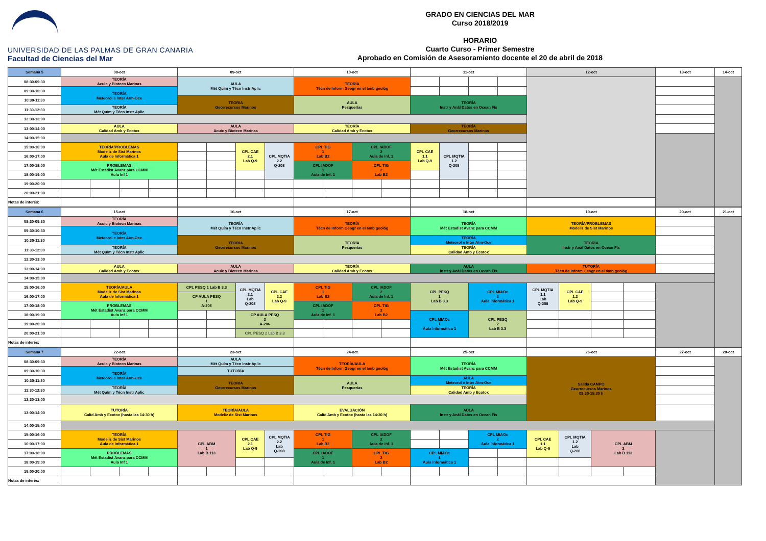UNIVERSIDAD DE LAS PALMAS DE GRAN CANARIA
Facultad de Ciencias del Mar
GRADO EN CIENCIAS DEL MAR
Curso 2018/2019
HORARIO
Cuarto Curso - Primer Semestre
Aprobado en Comisión de Asesoramiento docente el 20 de abril de 2018
| Semana 5 | 08-oct | | | | 09-oct | | | | 10-oct | | | | 11-oct | | | | 12-oct | 13-oct | 14-oct |
| 08:30-09:30 | TEORÍA Acuic y Biotecn Marinas | | | | AULA Mét Quím y Técn Instr Aplic | | | | TEORÍA Técn de Inform Geogr en el ámb geológ | | | | | | | | | | |
| 09:30-10:30 | TEORÍA Meteorol e Inter Atm-Oce | | | | | | | | | | | | | | | | | | |
| 10:30-11:30 | | | | | TEORIA Georrecursos Marinos | | | | AULA Pesquerías | | | | TEORÍA Instr y Anál Datos en Ocean Fís | | | | | | |
| 11:30-12:30 | TEORÍA Mét Quím y Técn Instr Aplic | | | | | | | | | | | | | | | | | | |
| 12:30-13:00 | | | | | | | | | | | | | | | | | | | |
| 13:00-14:00 | AULA Calidad Amb y Ecotox | | | | AULA Acuic y Biotecn Marinas | | | | TEORÍA Calidad Amb y Ecotox | | | | TEORÍA Georrecursos Marinos | | | | | | |
| 14:00-15:00 | | | | | | | | | | | | | | | | | | | |
| 15:00-16:00 | TEORÍA/PROBLEMAS Modeliz de Sist Marinos Aula de Informática 1 | | | | | | CPL CAE 2.1 Lab Q-9 | CPL MQTIA 2.2 Q-208 | CPL TIG 1 Lab B2 | | CPL IADOF 2 Aula de Inf. 1 | | CPL CAE 1.1 Lab Q-9 | CPL MQTIA 1.2 Q-208 | | | | | |
| 16:00-17:00 | | | | | | | | | | | | | | | | | | | |
| 17:00-18:00 | PROBLEMAS Mét Estadist Avanz para CCMM Aula Inf 1 | | | | | | | | CPL IADOF 1 Aula de Inf. 1 | | CPL TIG 2 Lab B2 | | | | | | | | |
| 18:00-19:00 | | | | | | | | | | | | | | | | | | | |
| 19:00-20:00 | | | | | | | | | | | | | | | | | | | |
| 20:00-21:00 | | | | | | | | | | | | | | | | | | | |
| Notas de interés: | | | | | | | | | | | | | | | | | | | |
| Semana 6 | 15-oct | | | | 16-oct | | | | 17-oct | | | | 18-oct | | 19-oct | | | | 20-oct | 21-oct | | |
| 08:30-09:30 | TEORÍA Acuic y Biotecn Marinas | | | | TEORÍA Mét Quím y Técn Instr Aplic | | | | TEORÍA Técn de Inform Geogr en el ámb geológ | | | | TEORÍA Mét Estadist Avanz para CCMM | | TEORÍA/PROBLEMAS Modeliz de Sist Marinos | | | | | | | |
| 09:30-10:30 | TEORÍA Meteorol e Inter Atm-Oce | | | | | | | | | | | | | | | | | | | | | |
| 10:30-11:30 | | | | | TEORIA Georrecursos Marinos | | | | TEORÍA Pesquerías | | | | TEORÍA Meteorol e Inter Atm-Oce | | TEORÍA Instr y Anál Datos en Ocean Fís | | | | | | | |
| 11:30-12:30 | TEORÍA Mét Quím y Técn Instr Aplic | | | | | | | | | | | | TEORÍA Calidad Amb y Ecotox | | | | | | | | | |
| 12:30-13:00 | | | | | | | | | | | | | | | | | | | | | | |
| 13:00-14:00 | AULA Calidad Amb y Ecotox | | | | AULA Acuic y Biotecn Marinas | | | | TEORÍA Calidad Amb y Ecotox | | | | AULA Instr y Anál Datos en Ocean Fís | | TUTORÍA Técn de Inform Geogr en el ámb geológ | | | | | | | |
| 14:00-15:00 | | | | | | | | | | | | | | | | | | | | | | |
| 15:00-16:00 | TEORÍA/AULA Modeliz de Sist Marinos Aula de Informática 1 | | | | CPL PESQ 1 Lab B 3.3 | | CPL MQTIA 2.1 Lab Q-208 | CPL CAE 2.2 Lab Q-9 | CPL TIG 1 Lab B2 | | CPL IADOF 2 Aula de Inf. 1 | | CPL PESQ 1 Lab B 3.3 | CPL MIAOc 2 Aula Informática 1 | CPL MQTIA 1.1 Lab Q-208 | CPL CAE 1.2 Lab Q-9 | | | | | | |
| 16:00-17:00 | | | | | CP AULA PESQ 1 A-206 | | | | | | | | | | | | | | | | | |
| 17:00-18:00 | PROBLEMAS Mét Estadist Avanz para CCMM Aula Inf 1 | | | | | | | | CPL IADOF 1 Aula de Inf. 1 | | CPL TIG 2 Lab B2 | | | | | | | | | | | |
| 18:00-19:00 | | | | | | | CP AULA PESQ 2 A-206 | | | | | | CPL MIAOc 1 Aula Informática 1 | CPL PESQ 2 Lab B 3.3 | | | | | | | | |
| 19:00-20:00 | | | | | | | | | | | | | | | | | | | | | | |
| 20:00-21:00 | | | | | | | CPL PESQ 2 Lab B 3.3 | | | | | | | | | | | | | | | |
| Notas de interés: | | | | | | | | | | | | | | | | | | | | | | |
| Semana 7 | 22-oct | | | | 23-oct | | | | 24-oct | | | | 25-oct | | | | 26-oct | | | | 27-oct | 28-oct |
| 08:30-09:30 | TEORÍA Acuic y Biotecn Marinas | | | | AULA Mét Quím y Técn Instr Aplic | | | | TEORÍA/AULA Técn de Inform Geogr en el ámb geológ | | | | TEORÍA Mét Estadist Avanz para CCMM | | | | Salida CAMPO Georrecursos Marinos 08:30-15:30 h | | | | | |
| 09:30-10:30 | TEORÍA Meteorol e Inter Atm-Oce | | | | TUTORÍA | | | | | | | | | | | | | | | | | |
| 10:30-11:30 | | | | | TEORIA Georrecursos Marinos | | | | AULA Pesquerías | | | | AULA Meteorol e Inter Atm-Oce | | | | | | | | | |
| 11:30-12:30 | TEORÍA Mét Quím y Técn Instr Aplic | | | | | | | | | | | | TEORÍA Calidad Amb y Ecotox | | | | | | | | | |
| 12:30-13:00 | | | | | | | | | | | | | | | | | | | | | | |
| 13:00-14:00 | TUTORÍA Calid Amb y Ecotox (hasta las 14:30 h) | | | | TEORÍA/AULA Modeliz de Sist Marinos | | | | EVALUACIÓN Calid Amb y Ecotox (hasta las 14:30 h) | | | | AULA Instr y Anál Datos en Ocean Fís | | | | | | | | | |
| 14:00-15:00 | | | | | | | | | | | | | | | | | | | | | | |
| 15:00-16:00 | TEORÍA Modeliz de Sist Marinos Aula de Informática 1 | | | | CPL ABM 1 Lab B 113 | | CPL CAE 2.1 Lab Q-9 | CPL MQTIA 2.2 Lab Q-208 | CPL TIG 1 Lab B2 | | CPL IADOF 2 Aula de Inf. 1 | | | | CPL MIAOc 2 Aula Informática 1 | | CPL CAE 1.1 Lab Q-9 | CPL MQTIA 1.2 Lab Q-208 | CPL ABM 2 Lab B 113 | | | |
| 16:00-17:00 | | | | | | | | | | | | | | | | | | | | | | |
| 17:00-18:00 | PROBLEMAS Mét Estadist Avanz para CCMM Aula Inf 1 | | | | | | | | CPL IADOF 1 Aula de Inf. 1 | | CPL TIG 2 Lab B2 | | CPL MIAOc 1 Aula Informática 1 | | | | | | | | | |
| 18:00-19:00 | | | | | | | | | | | | | | | | | | | | | | |
| 19:00-20:00 | | | | | | | | | | | | | | | | | | | | | | |
| Notas de interés: | | | | | | | | | | | | | | | | | | | | | | |